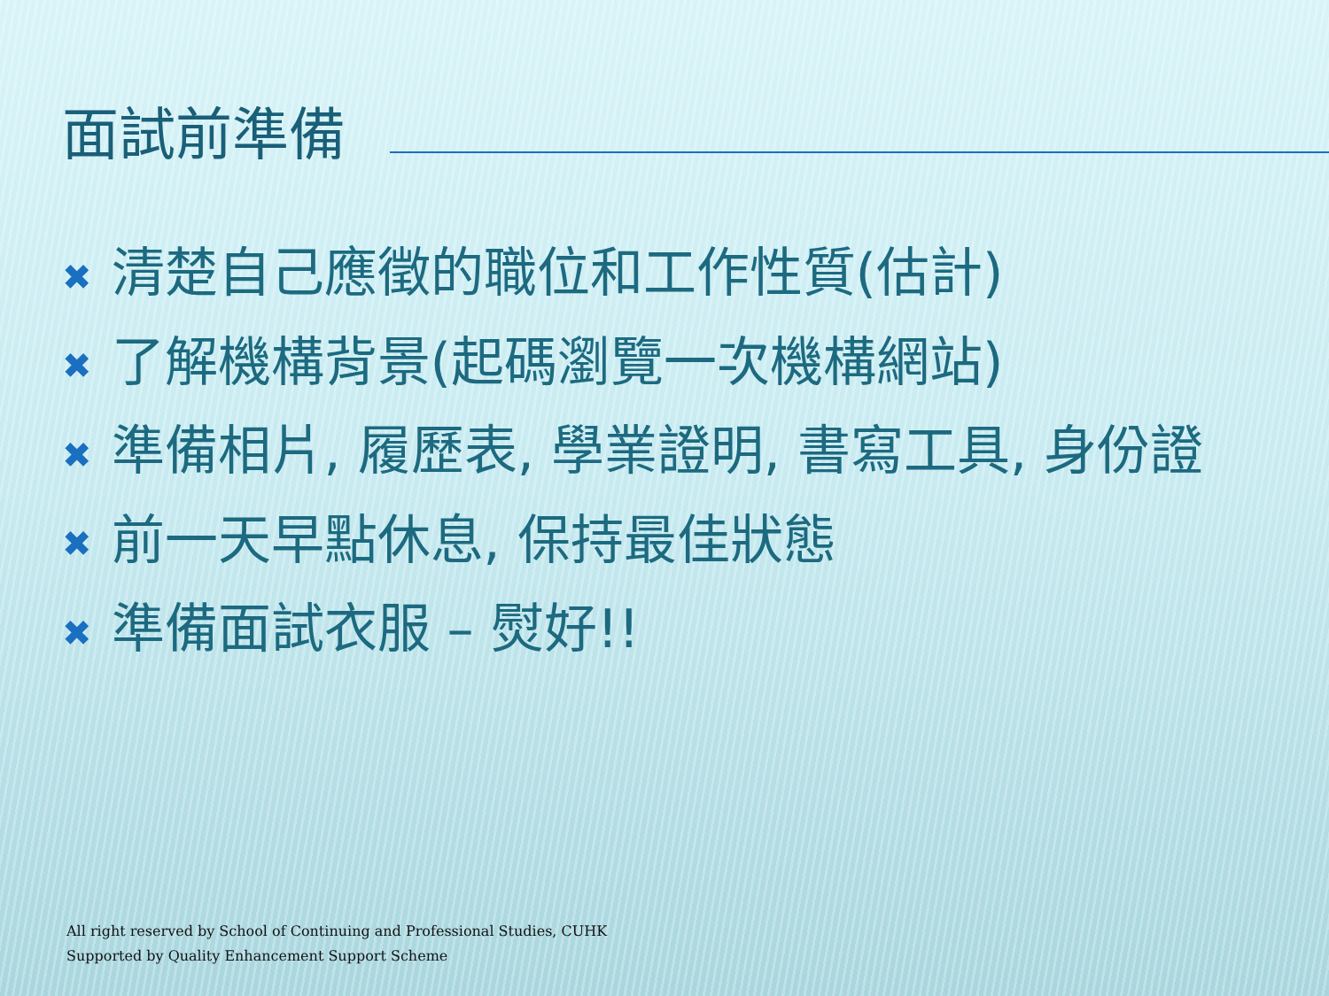面試前準備
✖ 清楚自己應徵的職位和工作性質(估計)
✖ 了解機構背景(起碼瀏覽一次機構網站)
✖ 準備相片, 履歷表, 學業證明, 書寫工具, 身份證
✖ 前一天早點休息, 保持最佳狀態
✖ 準備面試衣服 – 熨好!!
All right reserved by School of Continuing and Professional Studies, CUHK
Supported by Quality Enhancement Support Scheme